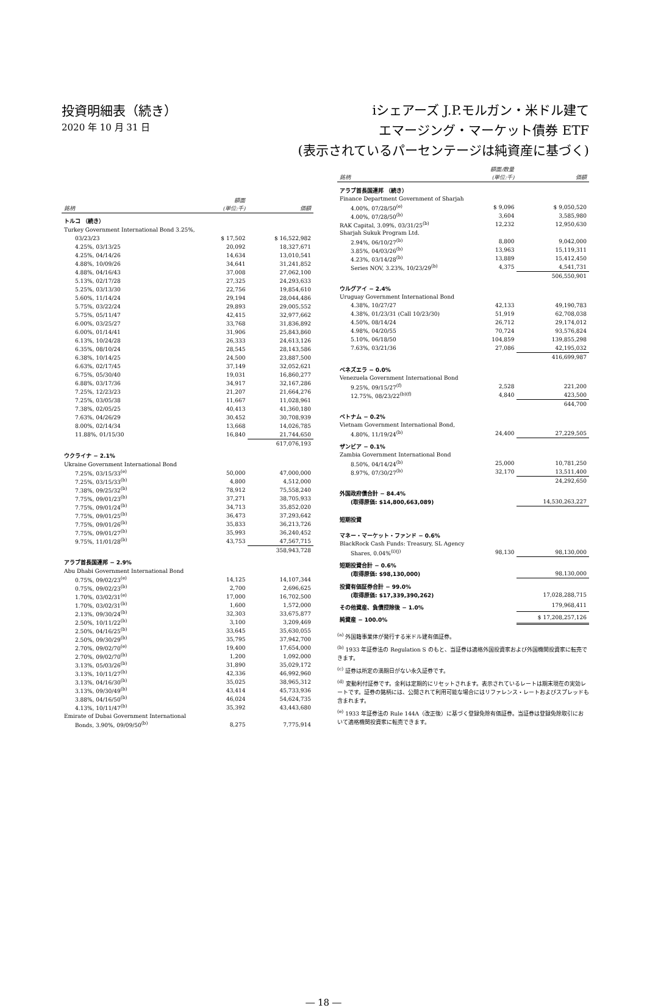投資明細表（続き）
2020 年 10 月 31 日
iシェアーズ J.P.モルガン・米ドル建て
エマージング・マーケット債券 ETF
(表示されているパーセンテージは純資産に基づく)
| 銘柄 | 額面 (単位:千) | 価額 |
| --- | --- | --- |
| トルコ （続き） | | |
| Turkey Government International Bond 3.25%, | | |
| 03/23/23 | $ 17,502 | $ 16,522,982 |
| 4.25%, 03/13/25 | 20,092 | 18,327,671 |
| 4.25%, 04/14/26 | 14,634 | 13,010,541 |
| 4.88%, 10/09/26 | 34,641 | 31,241,852 |
| 4.88%, 04/16/43 | 37,008 | 27,062,100 |
| 5.13%, 02/17/28 | 27,325 | 24,293,633 |
| 5.25%, 03/13/30 | 22,756 | 19,854,610 |
| 5.60%, 11/14/24 | 29,194 | 28,044,486 |
| 5.75%, 03/22/24 | 29,893 | 29,005,552 |
| 5.75%, 05/11/47 | 42,415 | 32,977,662 |
| 6.00%, 03/25/27 | 33,768 | 31,836,892 |
| 6.00%, 01/14/41 | 31,906 | 25,843,860 |
| 6.13%, 10/24/28 | 26,333 | 24,613,126 |
| 6.35%, 08/10/24 | 28,545 | 28,143,586 |
| 6.38%, 10/14/25 | 24,500 | 23,887,500 |
| 6.63%, 02/17/45 | 37,149 | 32,052,621 |
| 6.75%, 05/30/40 | 19,031 | 16,860,277 |
| 6.88%, 03/17/36 | 34,917 | 32,167,286 |
| 7.25%, 12/23/23 | 21,207 | 21,664,276 |
| 7.25%, 03/05/38 | 11,667 | 11,028,961 |
| 7.38%, 02/05/25 | 40,413 | 41,360,180 |
| 7.63%, 04/26/29 | 30,452 | 30,708,939 |
| 8.00%, 02/14/34 | 13,668 | 14,026,785 |
| 11.88%, 01/15/30 | 16,840 | 21,744,650 |
| | | 617,076,193 |
| ウクライナ − 2.1% | | |
| Ukraine Government International Bond | | |
| 7.25%, 03/15/33<sup>(e)</sup> | 50,000 | 47,000,000 |
| 7.25%, 03/15/33<sup>(b)</sup> | 4,800 | 4,512,000 |
| 7.38%, 09/25/32<sup>(b)</sup> | 78,912 | 75,558,240 |
| 7.75%, 09/01/23<sup>(b)</sup> | 37,271 | 38,705,933 |
| 7.75%, 09/01/24<sup>(b)</sup> | 34,713 | 35,852,020 |
| 7.75%, 09/01/25<sup>(b)</sup> | 36,473 | 37,293,642 |
| 7.75%, 09/01/26<sup>(b)</sup> | 35,833 | 36,213,726 |
| 7.75%, 09/01/27<sup>(b)</sup> | 35,993 | 36,240,452 |
| 9.75%, 11/01/28<sup>(b)</sup> | 43,753 | 47,567,715 |
| | | 358,943,728 |
| アラブ首長国連邦 − 2.9% | | |
| Abu Dhabi Government International Bond | | |
| 0.75%, 09/02/23<sup>(e)</sup> | 14,125 | 14,107,344 |
| 0.75%, 09/02/23<sup>(b)</sup> | 2,700 | 2,696,625 |
| 1.70%, 03/02/31<sup>(e)</sup> | 17,000 | 16,702,500 |
| 1.70%, 03/02/31<sup>(b)</sup> | 1,600 | 1,572,000 |
| 2.13%, 09/30/24<sup>(b)</sup> | 32,303 | 33,675,877 |
| 2.50%, 10/11/22<sup>(b)</sup> | 3,100 | 3,209,469 |
| 2.50%, 04/16/25<sup>(b)</sup> | 33,645 | 35,630,055 |
| 2.50%, 09/30/29<sup>(b)</sup> | 35,795 | 37,942,700 |
| 2.70%, 09/02/70<sup>(e)</sup> | 19,400 | 17,654,000 |
| 2.70%, 09/02/70<sup>(b)</sup> | 1,200 | 1,092,000 |
| 3.13%, 05/03/26<sup>(b)</sup> | 31,890 | 35,029,172 |
| 3.13%, 10/11/27<sup>(b)</sup> | 42,336 | 46,992,960 |
| 3.13%, 04/16/30<sup>(b)</sup> | 35,025 | 38,965,312 |
| 3.13%, 09/30/49<sup>(b)</sup> | 43,414 | 45,733,936 |
| 3.88%, 04/16/50<sup>(b)</sup> | 46,024 | 54,624,735 |
| 4.13%, 10/11/47<sup>(b)</sup> | 35,392 | 43,443,680 |
| Emirate of Dubai Government International | | |
| Bonds, 3.90%, 09/09/50<sup>(b)</sup> | 8,275 | 7,775,914 |
| 銘柄 | 額面/数量 (単位:千) | 価額 |
| --- | --- | --- |
| アラブ首長国連邦 （続き） | | |
| Finance Department Government of Sharjah | | |
| 4.00%, 07/28/50<sup>(e)</sup> | $ 9,096 | $ 9,050,520 |
| 4.00%, 07/28/50<sup>(b)</sup> | 3,604 | 3,585,980 |
| RAK Capital, 3.09%, 03/31/25<sup>(b)</sup> | 12,232 | 12,950,630 |
| Sharjah Sukuk Program Ltd. | | |
| 2.94%, 06/10/27<sup>(b)</sup> | 8,800 | 9,042,000 |
| 3.85%, 04/03/26<sup>(b)</sup> | 13,963 | 15,119,311 |
| 4.23%, 03/14/28<sup>(b)</sup> | 13,889 | 15,412,450 |
| Series NOV, 3.23%, 10/23/29<sup>(b)</sup> | 4,375 | 4,541,731 |
| | | 506,550,901 |
| ウルグアイ − 2.4% | | |
| Uruguay Government International Bond | | |
| 4.38%, 10/27/27 | 42,133 | 49,190,783 |
| 4.38%, 01/23/31 (Call 10/23/30) | 51,919 | 62,708,038 |
| 4.50%, 08/14/24 | 26,712 | 29,174,012 |
| 4.98%, 04/20/55 | 70,724 | 93,576,824 |
| 5.10%, 06/18/50 | 104,859 | 139,855,298 |
| 7.63%, 03/21/36 | 27,086 | 42,195,032 |
| | | 416,699,987 |
| ベネズエラ − 0.0% | | |
| Venezuela Government International Bond | | |
| 9.25%, 09/15/27<sup>(f)</sup> | 2,528 | 221,200 |
| 12.75%, 08/23/22<sup>(b)(f)</sup> | 4,840 | 423,500 |
| | | 644,700 |
| ベトナム − 0.2% | | |
| Vietnam Government International Bond, | | |
| 4.80%, 11/19/24<sup>(b)</sup> | 24,400 | 27,229,505 |
| ザンビア − 0.1% | | |
| Zambia Government International Bond | | |
| 8.50%, 04/14/24<sup>(b)</sup> | 25,000 | 10,781,250 |
| 8.97%, 07/30/27<sup>(b)</sup> | 32,170 | 13,511,400 |
| | | 24,292,650 |
| 外国政府債合計 − 84.4% | | |
| (取得原価: $14,800,663,089) | | 14,530,263,227 |
| 短期投資 | | |
| マネー・マーケット・ファンド − 0.6% | | |
| BlackRock Cash Funds: Treasury, SL Agency | | |
| Shares, 0.04%<sup>(i)(j)</sup> | 98,130 | 98,130,000 |
| 短期投資合計 − 0.6% | | |
| (取得原価: $98,130,000) | | 98,130,000 |
| 投資有価証券合計 − 99.0% | | |
| (取得原価: $17,339,390,262) | | 17,028,288,715 |
| その他資産、負債控除後 − 1.0% | | 179,968,411 |
| 純資産 − 100.0% | | $ 17,208,257,126 |
<sup>(a)</sup> 外国籍事業体が発行する米ドル建有価証券。
<sup>(b)</sup> 1933 年証券法の Regulation S のもと、当証券は適格外国投資家および外国機関投資家に転売できます。
<sup>(c)</sup> 証券は所定の満期日がない永久証券です。
<sup>(d)</sup> 変動利付証券です。金利は定期的にリセットされます。表示されているレートは期末現在の実効レートです。証券の銘柄には、公開されて利用可能な場合にはリファレンス・レートおよびスプレッドも含まれます。
<sup>(e)</sup> 1933 年証券法の Rule 144A（改正後）に基づく登録免除有価証券。当証券は登録免除取引において適格機関投資家に転売できます。
― 18 ―